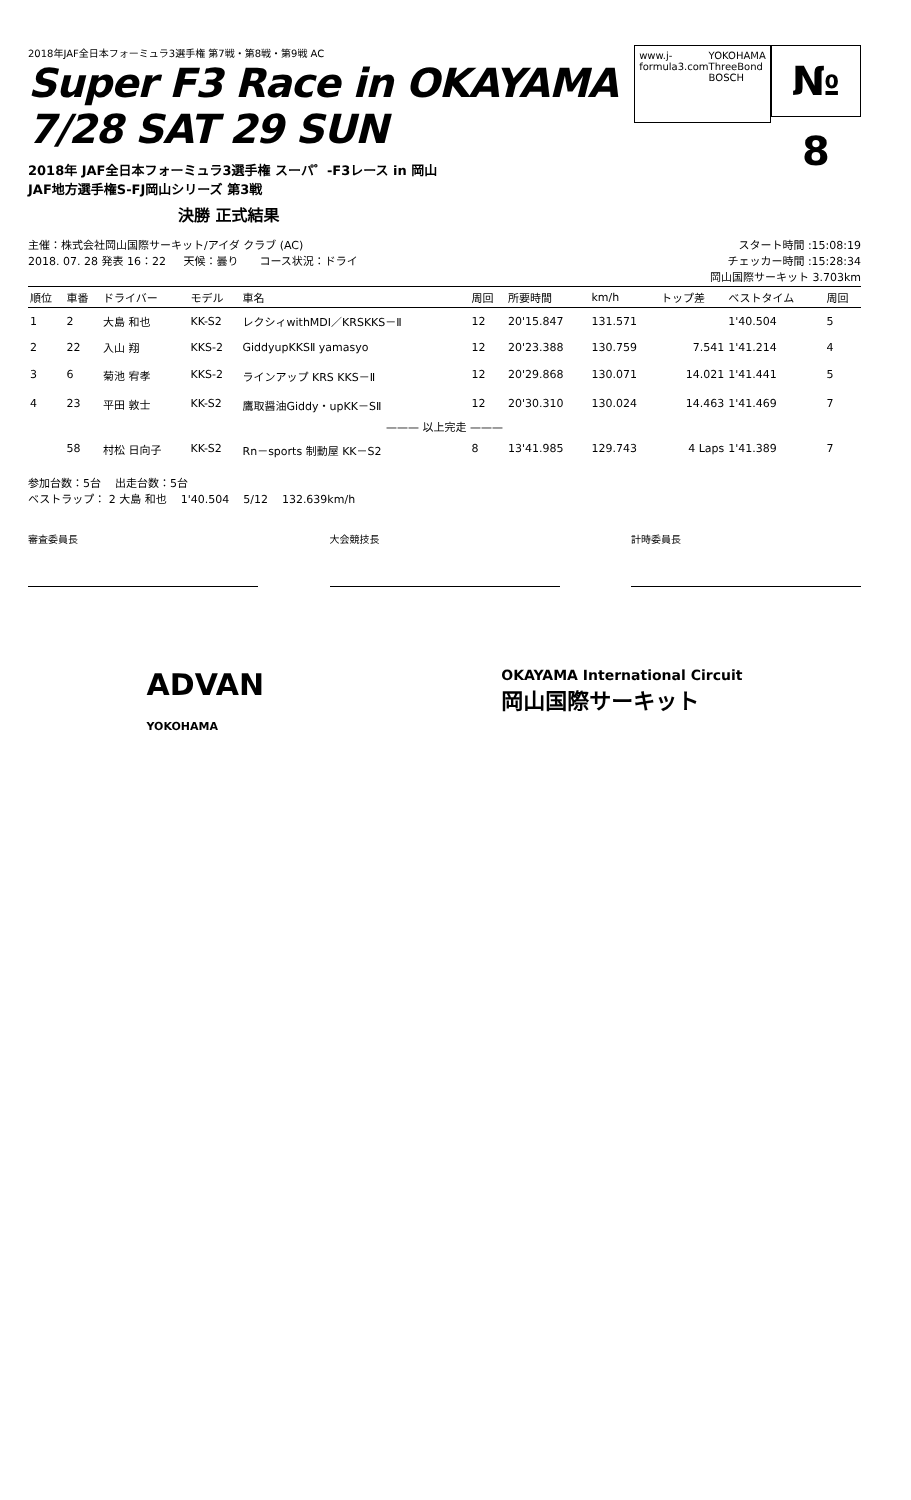2018年JAF全日本フォーミュラ3選手権 第7戦・第8戦・第9戦 AC
Super F3 Race in OKAYAMA 7/28 SAT 29 SUN
www.j-formula3.com YOKOHAMA
ThreeBond
BOSCH
№ 8
2018年 JAF全日本フォーミュラ3選手権 スーパ゜-F3レース in 岡山
JAF地方選手権S-FJ岡山シリーズ 第3戦
決勝 正式結果
主催：株式会社岡山国際サーキット/アイダ クラブ (AC)
2018. 07. 28 発表 16：22 天候：曇り コース状況：ドライ
スタート時間 :15:08:19
チェッカー時間 :15:28:34
岡山国際サーキット 3.703km
| 順位 | 車番 | ドライバー | モデル | 車名 | 周回 | 所要時間 | km/h | トップ差 | ベストタイム | 周回 |
| --- | --- | --- | --- | --- | --- | --- | --- | --- | --- | --- |
| 1 | 2 | 大島 和也 | KK-S2 | レクシィwithMDI／KRSKKS－Ⅱ | 12 | 20'15.847 | 131.571 | | 1'40.504 | 5 |
| 2 | 22 | 入山 翔 | KKS-2 | GiddyupKKSⅡ yamasyo | 12 | 20'23.388 | 130.759 | 7.541 | 1'41.214 | 4 |
| 3 | 6 | 菊池 宥孝 | KKS-2 | ラインアップ KRS KKS－Ⅱ | 12 | 20'29.868 | 130.071 | 14.021 | 1'41.441 | 5 |
| 4 | 23 | 平田 敦士 | KK-S2 | 鷹取醤油Giddy・upKK－SⅡ | 12 | 20'30.310 | 130.024 | 14.463 | 1'41.469 | 7 |
| ——— 以上完走 ——— | | | | | | | | | | |
| | 58 | 村松 日向子 | KK-S2 | Rn－sports 制動屋 KK－S2 | 8 | 13'41.985 | 129.743 | 4 Laps | 1'41.389 | 7 |
参加台数：5台 出走台数：5台
ベストラップ： 2 大島 和也 1'40.504 5/12 132.639km/h
審査委員長 大会競技長 計時委員長
ADVAN
YOKOHAMA OKAYAMA International Circuit
岡山国際サーキット